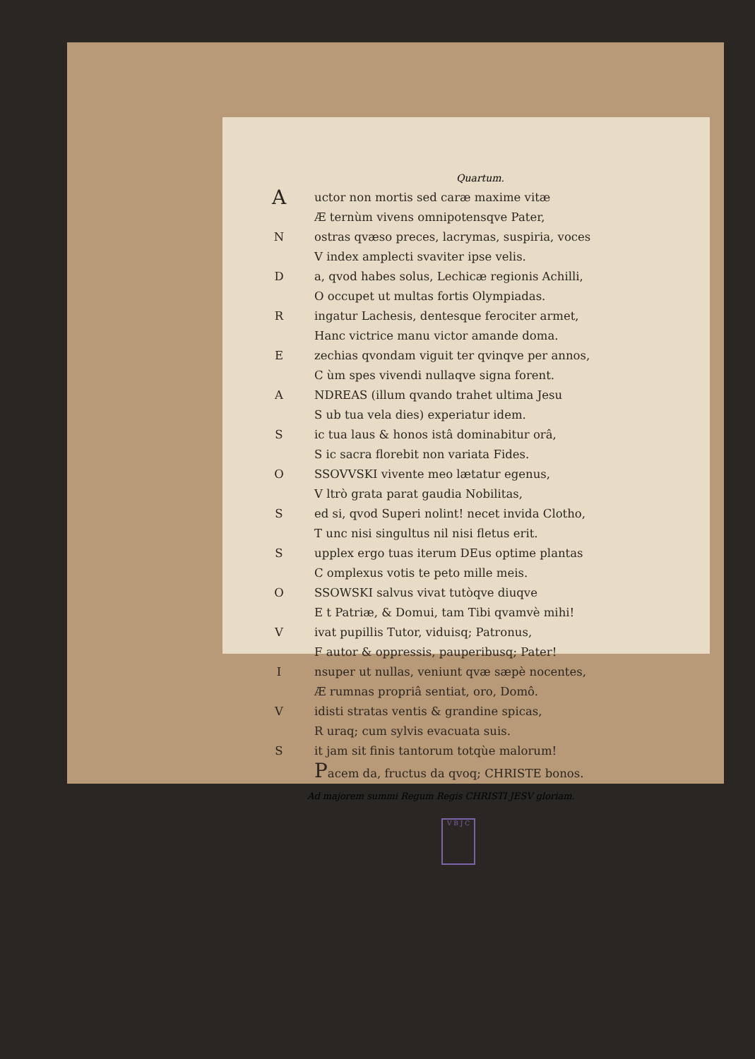Quartum.
A
uctor non mortis sed caræ maxime vitæ
Æ ternùm vivens omnipotensqve Pater,
N ostras qvæso preces, lacrymas, suspiria, voces
V index amplecti svaviter ipse velis.
D a, qvod habes solus, Lechicæ regionis Achilli,
O occupet ut multas fortis Olympiadas.
R ingatur Lachesis, dentesque ferociter armet,
Hanc victrice manu victor amande doma.
E zechias qvondam viguit ter qvinqve per annos,
C ùm spes vivendi nullaqve signa forent.
A NDREAS (illum qvando trahet ultima Jesu
S ub tua vela dies) experiatur idem.
S ic tua laus & honos istâ dominabitur orâ,
S ic sacra florebit non variata Fides.
O SSOVVSKI vivente meo lætatur egenus,
V ltrò grata parat gaudia Nobilitas,
S ed si, qvod Superi nolint! necet invida Clotho,
T unc nisi singultus nil nisi fletus erit.
S upplex ergo tuas iterum DEus optime plantas
C omplexus votis te peto mille meis.
O SSOWSKI salvus vivat tutòqve diuqve
E t Patriæ, & Domui, tam Tibi qvamvè mihi!
V ivat pupillis Tutor, viduisq; Patronus,
F autor & oppressis, pauperibusq; Pater!
I nsuper ut nullas, veniunt qvæ sæpè nocentes,
Æ rumnas propriâ sentiat, oro, Domô.
V idisti stratas ventis & grandine spicas,
R uraq; cum sylvis evacuata suis.
S it jam sit finis tantorum totqùe malorum!
Pacem da, fructus da qvoq; CHRISTE bonos.
Ad majorem summi Regum Regis CHRISTI JESV gloriam.
V B J C